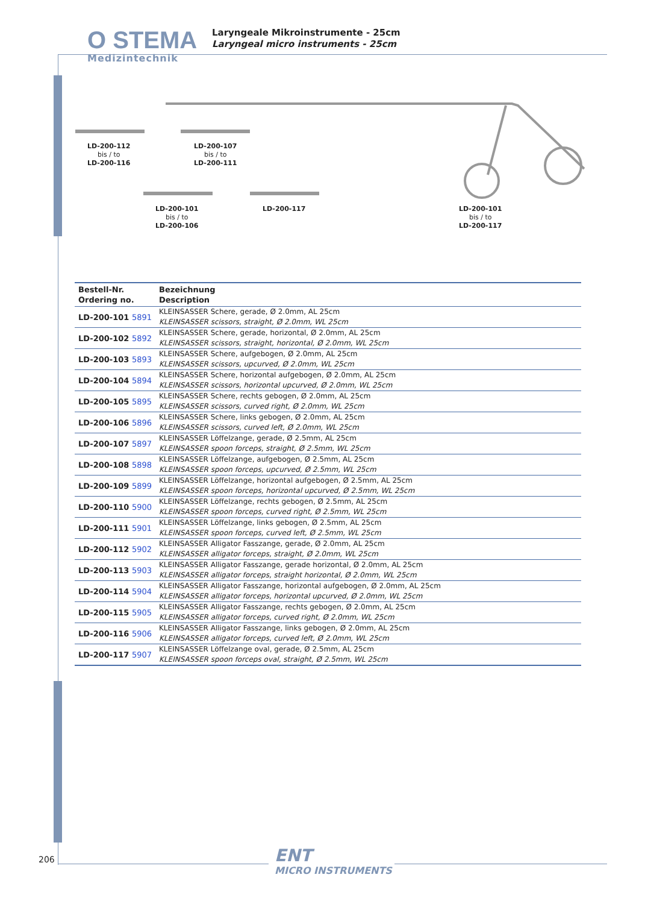O STEMA
Medizintechnik
Laryngeale Mikroinstrumente - 25cm
Laryngeal micro instruments - 25cm
LD-200-112
bis / to
LD-200-116
LD-200-107
bis / to
LD-200-111
LD-200-101
bis / to
LD-200-106
LD-200-117
LD-200-101
bis / to
LD-200-117
| Bestell-Nr. Ordering no. | Bezeichnung Description |
| --- | --- |
| LD-200-101 5891 | KLEINSASSER Schere, gerade, Ø 2.0mm, AL 25cm KLEINSASSER scissors, straight, Ø 2.0mm, WL 25cm |
| LD-200-102 5892 | KLEINSASSER Schere, gerade, horizontal, Ø 2.0mm, AL 25cm KLEINSASSER scissors, straight, horizontal, Ø 2.0mm, WL 25cm |
| LD-200-103 5893 | KLEINSASSER Schere, aufgebogen, Ø 2.0mm, AL 25cm KLEINSASSER scissors, upcurved, Ø 2.0mm, WL 25cm |
| LD-200-104 5894 | KLEINSASSER Schere, horizontal aufgebogen, Ø 2.0mm, AL 25cm KLEINSASSER scissors, horizontal upcurved, Ø 2.0mm, WL 25cm |
| LD-200-105 5895 | KLEINSASSER Schere, rechts gebogen, Ø 2.0mm, AL 25cm KLEINSASSER scissors, curved right, Ø 2.0mm, WL 25cm |
| LD-200-106 5896 | KLEINSASSER Schere, links gebogen, Ø 2.0mm, AL 25cm KLEINSASSER scissors, curved left, Ø 2.0mm, WL 25cm |
| LD-200-107 5897 | KLEINSASSER Löffelzange, gerade, Ø 2.5mm, AL 25cm KLEINSASSER spoon forceps, straight, Ø 2.5mm, WL 25cm |
| LD-200-108 5898 | KLEINSASSER Löffelzange, aufgebogen, Ø 2.5mm, AL 25cm KLEINSASSER spoon forceps, upcurved, Ø 2.5mm, WL 25cm |
| LD-200-109 5899 | KLEINSASSER Löffelzange, horizontal aufgebogen, Ø 2.5mm, AL 25cm KLEINSASSER spoon forceps, horizontal upcurved, Ø 2.5mm, WL 25cm |
| LD-200-110 5900 | KLEINSASSER Löffelzange, rechts gebogen, Ø 2.5mm, AL 25cm KLEINSASSER spoon forceps, curved right, Ø 2.5mm, WL 25cm |
| LD-200-111 5901 | KLEINSASSER Löffelzange, links gebogen, Ø 2.5mm, AL 25cm KLEINSASSER spoon forceps, curved left, Ø 2.5mm, WL 25cm |
| LD-200-112 5902 | KLEINSASSER Alligator Fasszange, gerade, Ø 2.0mm, AL 25cm KLEINSASSER alligator forceps, straight, Ø 2.0mm, WL 25cm |
| LD-200-113 5903 | KLEINSASSER Alligator Fasszange, gerade horizontal, Ø 2.0mm, AL 25cm KLEINSASSER alligator forceps, straight horizontal, Ø 2.0mm, WL 25cm |
| LD-200-114 5904 | KLEINSASSER Alligator Fasszange, horizontal aufgebogen, Ø 2.0mm, AL 25cm KLEINSASSER alligator forceps, horizontal upcurved, Ø 2.0mm, WL 25cm |
| LD-200-115 5905 | KLEINSASSER Alligator Fasszange, rechts gebogen, Ø 2.0mm, AL 25cm KLEINSASSER alligator forceps, curved right, Ø 2.0mm, WL 25cm |
| LD-200-116 5906 | KLEINSASSER Alligator Fasszange, links gebogen, Ø 2.0mm, AL 25cm KLEINSASSER alligator forceps, curved left, Ø 2.0mm, WL 25cm |
| LD-200-117 5907 | KLEINSASSER Löffelzange oval, gerade, Ø 2.5mm, AL 25cm KLEINSASSER spoon forceps oval, straight, Ø 2.5mm, WL 25cm |
206
ENT
MICRO INSTRUMENTS